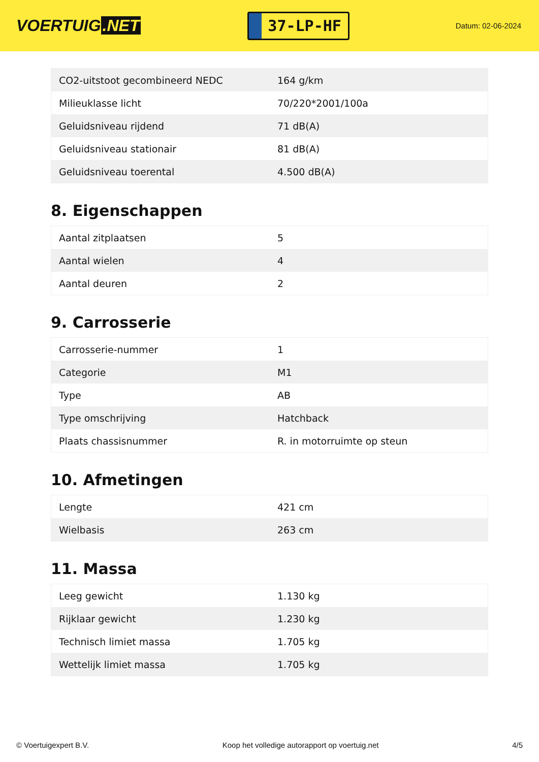VOERTUIG.NET
37-LP-HF
Datum: 02-06-2024
| CO2-uitstoot gecombineerd NEDC | 164 g/km |
| Milieuklasse licht | 70/220*2001/100a |
| Geluidsniveau rijdend | 71 dB(A) |
| Geluidsniveau stationair | 81 dB(A) |
| Geluidsniveau toerental | 4.500 dB(A) |
8. Eigenschappen
| Aantal zitplaatsen | 5 |
| Aantal wielen | 4 |
| Aantal deuren | 2 |
9. Carrosserie
| Carrosserie-nummer | 1 |
| Categorie | M1 |
| Type | AB |
| Type omschrijving | Hatchback |
| Plaats chassisnummer | R. in motorruimte op steun |
10. Afmetingen
| Lengte | 421 cm |
| Wielbasis | 263 cm |
11. Massa
| Leeg gewicht | 1.130 kg |
| Rijklaar gewicht | 1.230 kg |
| Technisch limiet massa | 1.705 kg |
| Wettelijk limiet massa | 1.705 kg |
© Voertuigexpert B.V. Koop het volledige autorapport op voertuig.net 4/5